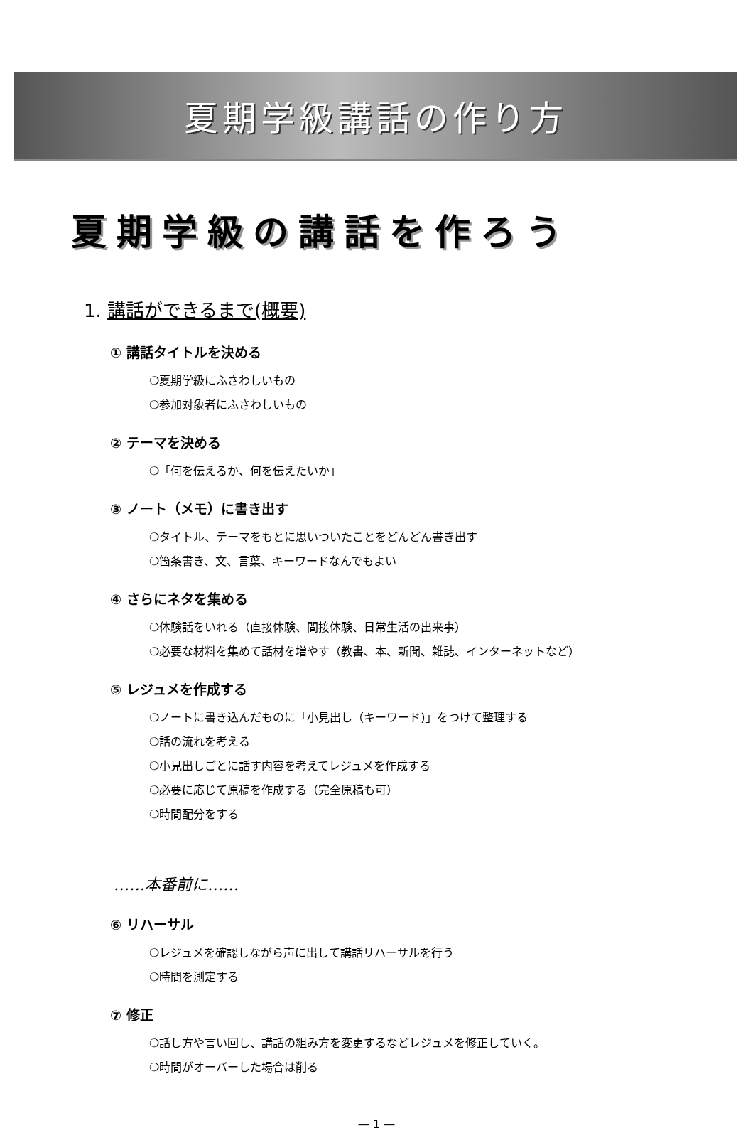夏期学級講話の作り方
夏期学級の講話を作ろう
1. 講話ができるまで(概要)
① 講話タイトルを決める
❍夏期学級にふさわしいもの
❍参加対象者にふさわしいもの
② テーマを決める
❍「何を伝えるか、何を伝えたいか」
③ ノート（メモ）に書き出す
❍タイトル、テーマをもとに思いついたことをどんどん書き出す
❍箇条書き、文、言葉、キーワードなんでもよい
④ さらにネタを集める
❍体験話をいれる（直接体験、間接体験、日常生活の出来事）
❍必要な材料を集めて話材を増やす（教書、本、新聞、雑誌、インターネットなど）
⑤ レジュメを作成する
❍ノートに書き込んだものに「小見出し（キーワード)」をつけて整理する
❍話の流れを考える
❍小見出しごとに話す内容を考えてレジュメを作成する
❍必要に応じて原稿を作成する（完全原稿も可）
❍時間配分をする
……本番前に……
⑥ リハーサル
❍レジュメを確認しながら声に出して講話リハーサルを行う
❍時間を測定する
⑦ 修正
❍話し方や言い回し、講話の組み方を変更するなどレジュメを修正していく。
❍時間がオーバーした場合は削る
— 1 —